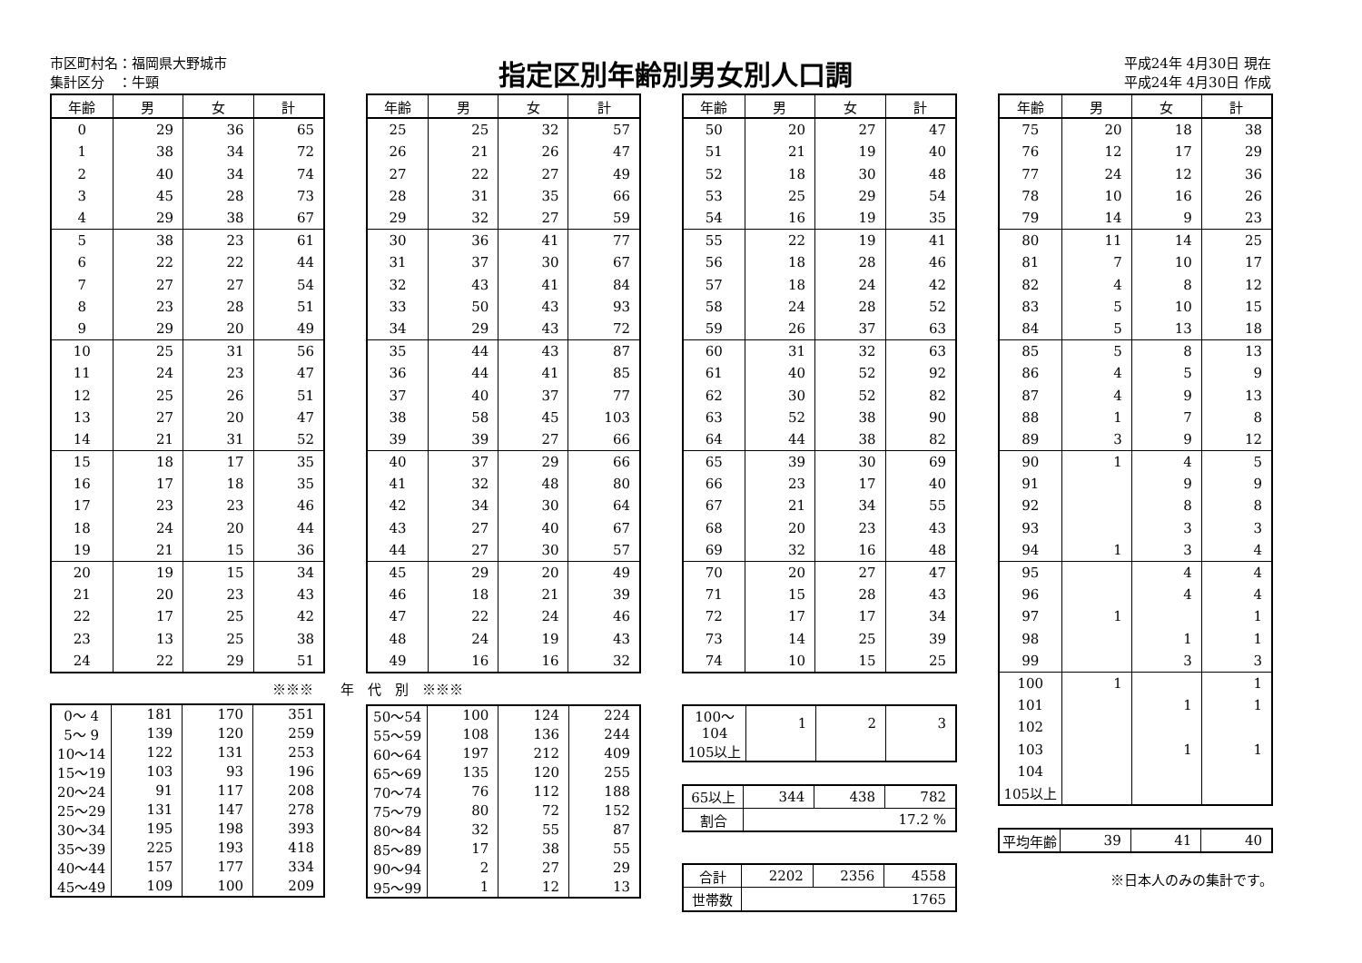市区町村名：福岡県大野城市
集計区分　：牛頸
指定区別年齢別男女別人口調
平成24年 4月30日 現在
平成24年 4月30日 作成
| 年齢 | 男 | 女 | 計 |
| --- | --- | --- | --- |
| 0 | 29 | 36 | 65 |
| 1 | 38 | 34 | 72 |
| 2 | 40 | 34 | 74 |
| 3 | 45 | 28 | 73 |
| 4 | 29 | 38 | 67 |
| 5 | 38 | 23 | 61 |
| 6 | 22 | 22 | 44 |
| 7 | 27 | 27 | 54 |
| 8 | 23 | 28 | 51 |
| 9 | 29 | 20 | 49 |
| 10 | 25 | 31 | 56 |
| 11 | 24 | 23 | 47 |
| 12 | 25 | 26 | 51 |
| 13 | 27 | 20 | 47 |
| 14 | 21 | 31 | 52 |
| 15 | 18 | 17 | 35 |
| 16 | 17 | 18 | 35 |
| 17 | 23 | 23 | 46 |
| 18 | 24 | 20 | 44 |
| 19 | 21 | 15 | 36 |
| 20 | 19 | 15 | 34 |
| 21 | 20 | 23 | 43 |
| 22 | 17 | 25 | 42 |
| 23 | 13 | 25 | 38 |
| 24 | 22 | 29 | 51 |
※※※　　年　代　別　※※※
| 0～ 4 | 181 | 170 | 351 |
| 5～ 9 | 139 | 120 | 259 |
| 10～14 | 122 | 131 | 253 |
| 15～19 | 103 | 93 | 196 |
| 20～24 | 91 | 117 | 208 |
| 25～29 | 131 | 147 | 278 |
| 30～34 | 195 | 198 | 393 |
| 35～39 | 225 | 193 | 418 |
| 40～44 | 157 | 177 | 334 |
| 45～49 | 109 | 100 | 209 |
| 年齢 | 男 | 女 | 計 |
| --- | --- | --- | --- |
| 25 | 25 | 32 | 57 |
| 26 | 21 | 26 | 47 |
| 27 | 22 | 27 | 49 |
| 28 | 31 | 35 | 66 |
| 29 | 32 | 27 | 59 |
| 30 | 36 | 41 | 77 |
| 31 | 37 | 30 | 67 |
| 32 | 43 | 41 | 84 |
| 33 | 50 | 43 | 93 |
| 34 | 29 | 43 | 72 |
| 35 | 44 | 43 | 87 |
| 36 | 44 | 41 | 85 |
| 37 | 40 | 37 | 77 |
| 38 | 58 | 45 | 103 |
| 39 | 39 | 27 | 66 |
| 40 | 37 | 29 | 66 |
| 41 | 32 | 48 | 80 |
| 42 | 34 | 30 | 64 |
| 43 | 27 | 40 | 67 |
| 44 | 27 | 30 | 57 |
| 45 | 29 | 20 | 49 |
| 46 | 18 | 21 | 39 |
| 47 | 22 | 24 | 46 |
| 48 | 24 | 19 | 43 |
| 49 | 16 | 16 | 32 |
| 50～54 | 100 | 124 | 224 |
| 55～59 | 108 | 136 | 244 |
| 60～64 | 197 | 212 | 409 |
| 65～69 | 135 | 120 | 255 |
| 70～74 | 76 | 112 | 188 |
| 75～79 | 80 | 72 | 152 |
| 80～84 | 32 | 55 | 87 |
| 85～89 | 17 | 38 | 55 |
| 90～94 | 2 | 27 | 29 |
| 95～99 | 1 | 12 | 13 |
| 年齢 | 男 | 女 | 計 |
| --- | --- | --- | --- |
| 50 | 20 | 27 | 47 |
| 51 | 21 | 19 | 40 |
| 52 | 18 | 30 | 48 |
| 53 | 25 | 29 | 54 |
| 54 | 16 | 19 | 35 |
| 55 | 22 | 19 | 41 |
| 56 | 18 | 28 | 46 |
| 57 | 18 | 24 | 42 |
| 58 | 24 | 28 | 52 |
| 59 | 26 | 37 | 63 |
| 60 | 31 | 32 | 63 |
| 61 | 40 | 52 | 92 |
| 62 | 30 | 52 | 82 |
| 63 | 52 | 38 | 90 |
| 64 | 44 | 38 | 82 |
| 65 | 39 | 30 | 69 |
| 66 | 23 | 17 | 40 |
| 67 | 21 | 34 | 55 |
| 68 | 20 | 23 | 43 |
| 69 | 32 | 16 | 48 |
| 70 | 20 | 27 | 47 |
| 71 | 15 | 28 | 43 |
| 72 | 17 | 17 | 34 |
| 73 | 14 | 25 | 39 |
| 74 | 10 | 15 | 25 |
| 100～104 | 1 | 2 | 3 |
| 105以上 | | | |
| 65以上 | 344 | 438 | 782 |
| 割合 | 17.2 % | | |
| 合計 | 2202 | 2356 | 4558 |
| 世帯数 | 1765 | | |
| 年齢 | 男 | 女 | 計 |
| --- | --- | --- | --- |
| 75 | 20 | 18 | 38 |
| 76 | 12 | 17 | 29 |
| 77 | 24 | 12 | 36 |
| 78 | 10 | 16 | 26 |
| 79 | 14 | 9 | 23 |
| 80 | 11 | 14 | 25 |
| 81 | 7 | 10 | 17 |
| 82 | 4 | 8 | 12 |
| 83 | 5 | 10 | 15 |
| 84 | 5 | 13 | 18 |
| 85 | 5 | 8 | 13 |
| 86 | 4 | 5 | 9 |
| 87 | 4 | 9 | 13 |
| 88 | 1 | 7 | 8 |
| 89 | 3 | 9 | 12 |
| 90 | 1 | 4 | 5 |
| 91 | | 9 | 9 |
| 92 | | 8 | 8 |
| 93 | | 3 | 3 |
| 94 | 1 | 3 | 4 |
| 95 | | 4 | 4 |
| 96 | | 4 | 4 |
| 97 | 1 | | 1 |
| 98 | | 1 | 1 |
| 99 | | 3 | 3 |
| 100 | 1 | | 1 |
| 101 | | 1 | 1 |
| 102 | | | |
| 103 | | 1 | 1 |
| 104 | | | |
| 105以上 | | | |
| 平均年齢 | 39 | 41 | 40 |
※日本人のみの集計です。